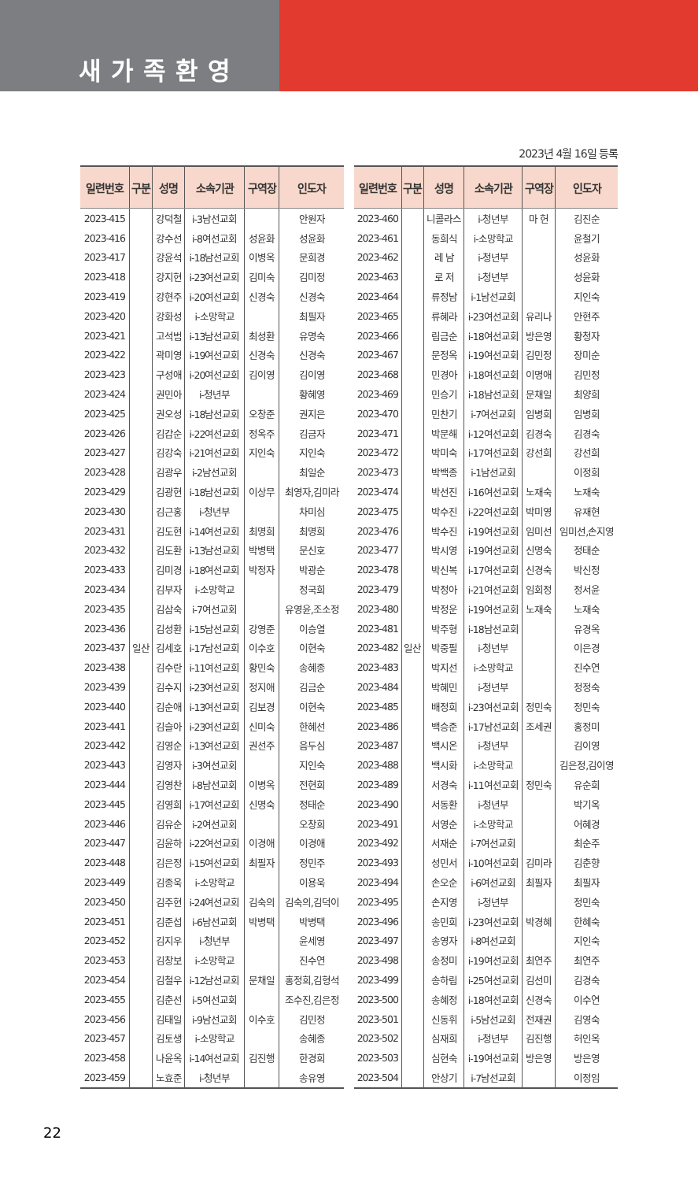새가족환영
2023년 4월 16일 등록
| 일련번호 | 구분 | 성명 | 소속기관 | 구역장 | 인도자 |
| --- | --- | --- | --- | --- | --- |
| 2023-415 | 일산 | 강덕철 | i-3남선교회 | | 안원자 |
| 2023-416 | | 강수선 | i-8여선교회 | 성윤화 | 성윤화 |
| 2023-417 | | 강윤석 | i-18남선교회 | 이병옥 | 문희경 |
| 2023-418 | | 강지현 | i-23여선교회 | 김미숙 | 김미정 |
| 2023-419 | | 강현주 | i-20여선교회 | 신경숙 | 신경숙 |
| 2023-420 | | 강화성 | i-소망학교 | | 최필자 |
| 2023-421 | | 고석범 | i-13남선교회 | 최성환 | 유명숙 |
| 2023-422 | | 곽미영 | i-19여선교회 | 신경숙 | 신경숙 |
| 2023-423 | | 구성애 | i-20여선교회 | 김이영 | 김이영 |
| 2023-424 | | 권민아 | i-청년부 | | 황혜영 |
| 2023-425 | | 권오성 | i-18남선교회 | 오창준 | 권지은 |
| 2023-426 | | 김갑순 | i-22여선교회 | 정옥주 | 김금자 |
| 2023-427 | | 김강숙 | i-21여선교회 | 지인숙 | 지인숙 |
| 2023-428 | | 김광우 | i-2남선교회 | | 최일순 |
| 2023-429 | | 김광현 | i-18남선교회 | 이상무 | 최영자,김미라 |
| 2023-430 | | 김근홍 | i-청년부 | | 차미심 |
| 2023-431 | | 김도현 | i-14여선교회 | 최명희 | 최명희 |
| 2023-432 | | 김도환 | i-13남선교회 | 박병택 | 문신호 |
| 2023-433 | | 김미경 | i-18여선교회 | 박정자 | 박광순 |
| 2023-434 | | 김부자 | i-소망학교 | | 정국희 |
| 2023-435 | | 김삼숙 | i-7여선교회 | | 유영윤,조소정 |
| 2023-436 | | 김성환 | i-15남선교회 | 강영준 | 이승열 |
| 2023-437 | | 김세호 | i-17남선교회 | 이수호 | 이현숙 |
| 2023-438 | | 김수란 | i-11여선교회 | 황민숙 | 송혜종 |
| 2023-439 | | 김수지 | i-23여선교회 | 정지애 | 김금순 |
| 2023-440 | | 김순애 | i-13여선교회 | 김보경 | 이현숙 |
| 2023-441 | | 김슬아 | i-23여선교회 | 신미숙 | 한혜선 |
| 2023-442 | | 김영순 | i-13여선교회 | 권선주 | 음두심 |
| 2023-443 | | 김영자 | i-3여선교회 | | 지인숙 |
| 2023-444 | | 김영찬 | i-8남선교회 | 이병옥 | 전현희 |
| 2023-445 | | 김영희 | i-17여선교회 | 신명숙 | 정태순 |
| 2023-446 | | 김유순 | i-2여선교회 | | 오창희 |
| 2023-447 | | 김윤하 | i-22여선교회 | 이경애 | 이경애 |
| 2023-448 | | 김은정 | i-15여선교회 | 최필자 | 정민주 |
| 2023-449 | | 김종욱 | i-소망학교 | | 이용욱 |
| 2023-450 | | 김주현 | i-24여선교회 | 김숙의 | 김숙의,김덕이 |
| 2023-451 | | 김준섭 | i-6남선교회 | 박병택 | 박병택 |
| 2023-452 | | 김지우 | i-청년부 | | 윤세영 |
| 2023-453 | | 김창보 | i-소망학교 | | 진수연 |
| 2023-454 | | 김철우 | i-12남선교회 | 문채일 | 홍정희,김형석 |
| 2023-455 | | 김춘선 | i-5여선교회 | | 조수진,김은정 |
| 2023-456 | | 김태일 | i-9남선교회 | 이수호 | 김민정 |
| 2023-457 | | 김토생 | i-소망학교 | | 송혜종 |
| 2023-458 | | 나윤옥 | i-14여선교회 | 김진행 | 한경희 |
| 2023-459 | | 노효준 | i-청년부 | | 송유영 |
| 일련번호 | 구분 | 성명 | 소속기관 | 구역장 | 인도자 |
| --- | --- | --- | --- | --- | --- |
| 2023-460 | 일산 | 니콜라스 | i-청년부 | 마 헌 | 김진순 |
| 2023-461 | | 동희식 | i-소망학교 | | 윤철기 |
| 2023-462 | | 레 남 | i-청년부 | | 성윤화 |
| 2023-463 | | 로 저 | i-청년부 | | 성윤화 |
| 2023-464 | | 류정남 | i-1남선교회 | | 지인숙 |
| 2023-465 | | 류혜라 | i-23여선교회 | 유리나 | 안현주 |
| 2023-466 | | 림금순 | i-18여선교회 | 방은영 | 황청자 |
| 2023-467 | | 문정옥 | i-19여선교회 | 김민정 | 장미순 |
| 2023-468 | | 민경아 | i-18여선교회 | 이명애 | 김민정 |
| 2023-469 | | 민승기 | i-18남선교회 | 문채일 | 최양희 |
| 2023-470 | | 민찬기 | i-7여선교회 | 임병희 | 임병희 |
| 2023-471 | | 박문해 | i-12여선교회 | 김경숙 | 김경숙 |
| 2023-472 | | 박미숙 | i-17여선교회 | 강선희 | 강선희 |
| 2023-473 | | 박백종 | i-1남선교회 | | 이정희 |
| 2023-474 | | 박선진 | i-16여선교회 | 노재숙 | 노재숙 |
| 2023-475 | | 박수진 | i-22여선교회 | 박미영 | 유재현 |
| 2023-476 | | 박수진 | i-19여선교회 | 임미선 | 임미선,손지영 |
| 2023-477 | | 박시영 | i-19여선교회 | 신명숙 | 정태순 |
| 2023-478 | | 박신복 | i-17여선교회 | 신경숙 | 박신정 |
| 2023-479 | | 박정아 | i-21여선교회 | 임회정 | 정서윤 |
| 2023-480 | | 박정운 | i-19여선교회 | 노재숙 | 노재숙 |
| 2023-481 | | 박주형 | i-18남선교회 | | 유경옥 |
| 2023-482 | | 박중필 | i-청년부 | | 이은경 |
| 2023-483 | | 박지선 | i-소망학교 | | 진수연 |
| 2023-484 | | 박혜민 | i-청년부 | | 정정숙 |
| 2023-485 | | 배정희 | i-23여선교회 | 정민숙 | 정민숙 |
| 2023-486 | | 백승준 | i-17남선교회 | 조세권 | 홍정미 |
| 2023-487 | | 백시온 | i-청년부 | | 김이영 |
| 2023-488 | | 백시화 | i-소망학교 | | 김은정,김이영 |
| 2023-489 | | 서경숙 | i-11여선교회 | 정민숙 | 유순희 |
| 2023-490 | | 서동환 | i-청년부 | | 박기옥 |
| 2023-491 | | 서영순 | i-소망학교 | | 어혜경 |
| 2023-492 | | 서재순 | i-7여선교회 | | 최순주 |
| 2023-493 | | 성민서 | i-10여선교회 | 김미라 | 김춘향 |
| 2023-494 | | 손오순 | i-6여선교회 | 최필자 | 최필자 |
| 2023-495 | | 손지영 | i-청년부 | | 정민숙 |
| 2023-496 | | 송민희 | i-23여선교회 | 박경혜 | 한혜숙 |
| 2023-497 | | 송영자 | i-8여선교회 | | 지인숙 |
| 2023-498 | | 송정미 | i-19여선교회 | 최연주 | 최연주 |
| 2023-499 | | 송하림 | i-25여선교회 | 김선미 | 김경숙 |
| 2023-500 | | 송혜정 | i-18여선교회 | 신경숙 | 이수연 |
| 2023-501 | | 신동휘 | i-5남선교회 | 전재권 | 김영숙 |
| 2023-502 | | 심재희 | i-청년부 | 김진행 | 허인옥 |
| 2023-503 | | 심현숙 | i-19여선교회 | 방은영 | 방은영 |
| 2023-504 | | 안상기 | i-7남선교회 | | 이정임 |
22